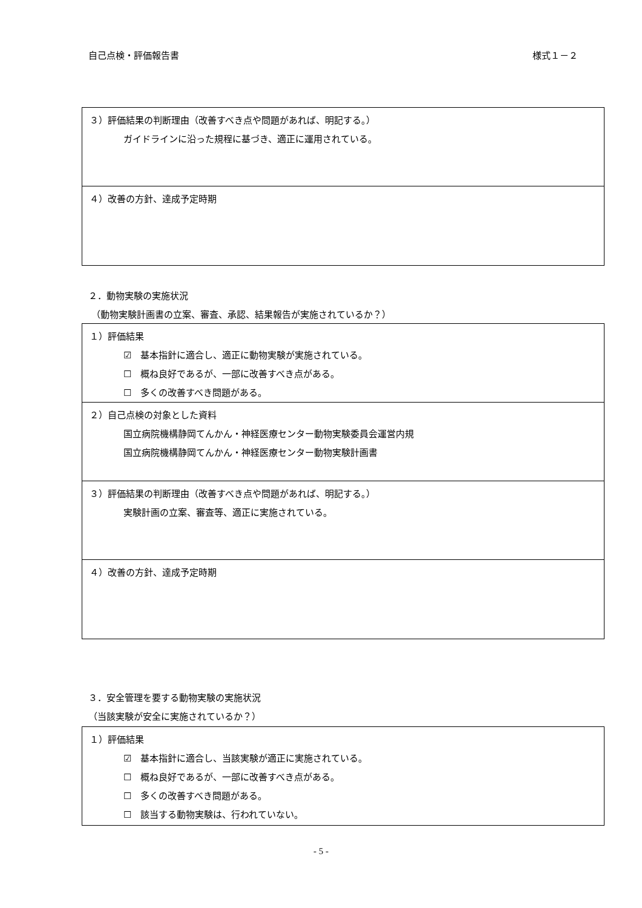自己点検・評価報告書 様式１－２
３）評価結果の判断理由（改善すべき点や問題があれば、明記する。）
ガイドラインに沿った規程に基づき、適正に運用されている。
４）改善の方針、達成予定時期
２．動物実験の実施状況
（動物実験計画書の立案、審査、承認、結果報告が実施されているか？）
１）評価結果
☑　基本指針に適合し、適正に動物実験が実施されている。
☐　概ね良好であるが、一部に改善すべき点がある。
☐　多くの改善すべき問題がある。
２）自己点検の対象とした資料
国立病院機構静岡てんかん・神経医療センター動物実験委員会運営内規
国立病院機構静岡てんかん・神経医療センター動物実験計画書
３）評価結果の判断理由（改善すべき点や問題があれば、明記する。）
実験計画の立案、審査等、適正に実施されている。
４）改善の方針、達成予定時期
３．安全管理を要する動物実験の実施状況
（当該実験が安全に実施されているか？）
１）評価結果
☑　基本指針に適合し、当該実験が適正に実施されている。
☐　概ね良好であるが、一部に改善すべき点がある。
☐　多くの改善すべき問題がある。
☐　該当する動物実験は、行われていない。
- 5 -